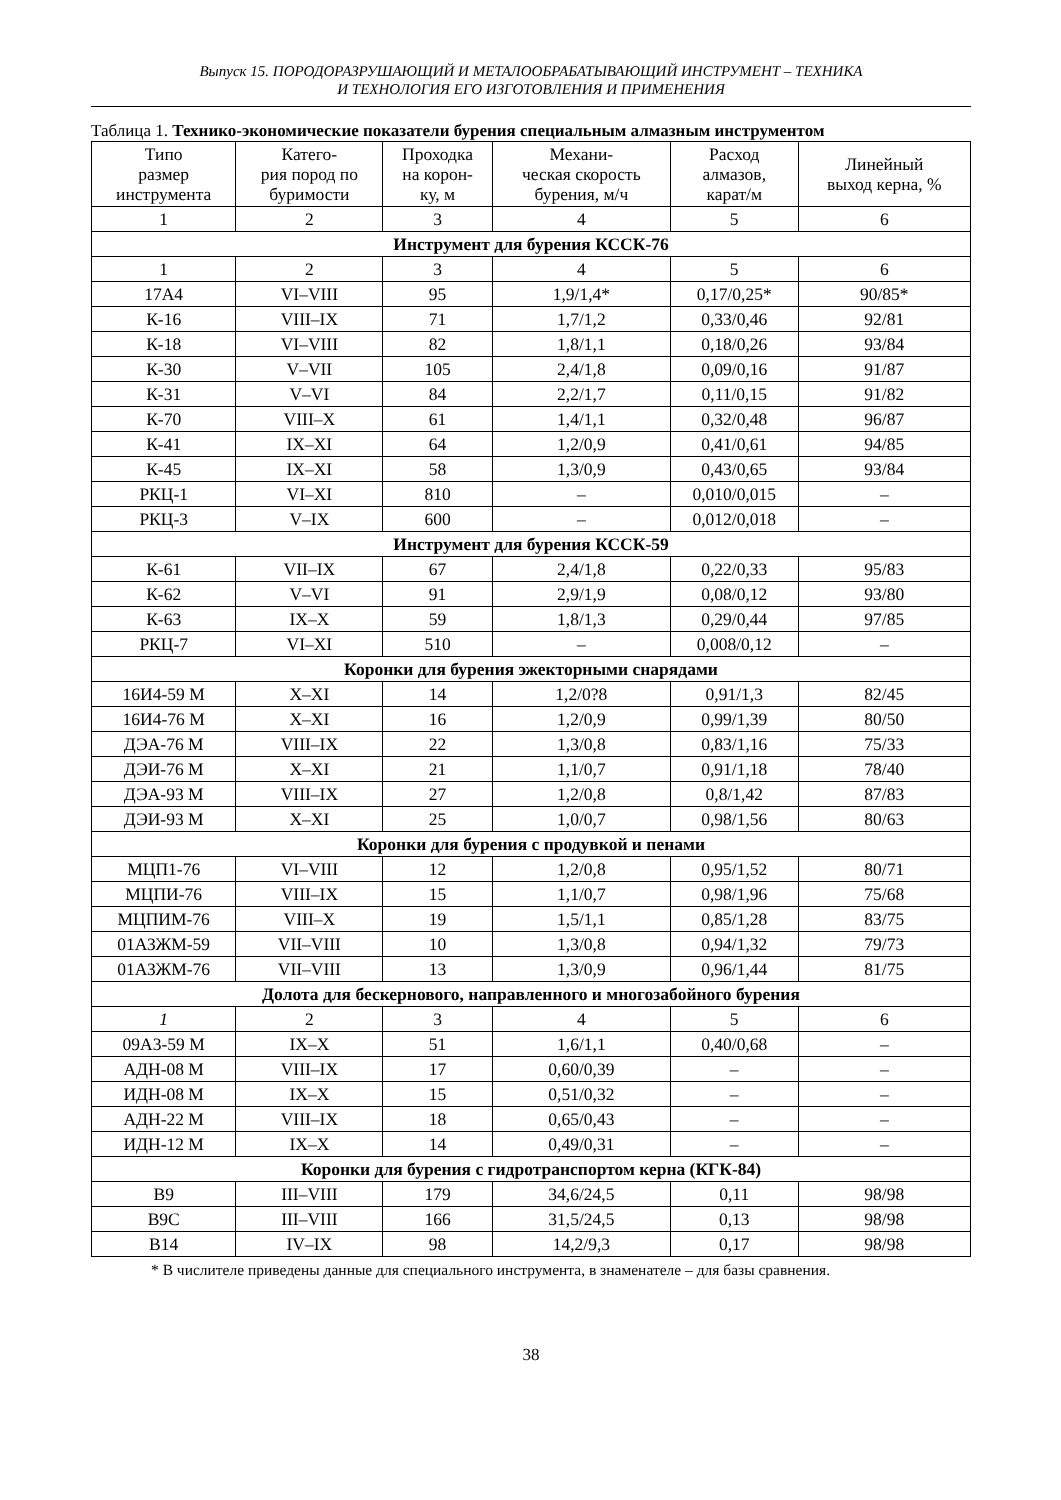Выпуск 15. ПОРОДОРАЗРУШАЮЩИЙ И МЕТАЛООБРАБАТЫВАЮЩИЙ ИНСТРУМЕНТ – ТЕХНИКА
И ТЕХНОЛОГИЯ ЕГО ИЗГОТОВЛЕНИЯ И ПРИМЕНЕНИЯ
Таблица 1. Технико-экономические показатели бурения специальным алмазным инструментом
| Типо размер инструмента | Катего- рия пород по буримости | Проходка на корон- ку, м | Механи- ческая скорость бурения, м/ч | Расход алмазов, карат/м | Линейный выход керна, % |
| --- | --- | --- | --- | --- | --- |
| 1 | 2 | 3 | 4 | 5 | 6 |
| Инструмент для бурения КССК-76 | | | | | |
| 1 | 2 | 3 | 4 | 5 | 6 |
| 17А4 | VI–VIII | 95 | 1,9/1,4* | 0,17/0,25* | 90/85* |
| К-16 | VIII–IX | 71 | 1,7/1,2 | 0,33/0,46 | 92/81 |
| К-18 | VI–VIII | 82 | 1,8/1,1 | 0,18/0,26 | 93/84 |
| К-30 | V–VII | 105 | 2,4/1,8 | 0,09/0,16 | 91/87 |
| К-31 | V–VI | 84 | 2,2/1,7 | 0,11/0,15 | 91/82 |
| К-70 | VIII–X | 61 | 1,4/1,1 | 0,32/0,48 | 96/87 |
| К-41 | IX–XI | 64 | 1,2/0,9 | 0,41/0,61 | 94/85 |
| К-45 | IX–XI | 58 | 1,3/0,9 | 0,43/0,65 | 93/84 |
| РКЦ-1 | VI–XI | 810 | – | 0,010/0,015 | – |
| РКЦ-3 | V–IX | 600 | – | 0,012/0,018 | – |
| Инструмент для бурения КССК-59 | | | | | |
| К-61 | VII–IX | 67 | 2,4/1,8 | 0,22/0,33 | 95/83 |
| К-62 | V–VI | 91 | 2,9/1,9 | 0,08/0,12 | 93/80 |
| К-63 | IX–X | 59 | 1,8/1,3 | 0,29/0,44 | 97/85 |
| РКЦ-7 | VI–XI | 510 | – | 0,008/0,12 | – |
| Коронки для бурения эжекторными снарядами | | | | | |
| 16И4-59 М | X–XI | 14 | 1,2/0?8 | 0,91/1,3 | 82/45 |
| 16И4-76 М | X–XI | 16 | 1,2/0,9 | 0,99/1,39 | 80/50 |
| ДЭА-76 М | VIII–IX | 22 | 1,3/0,8 | 0,83/1,16 | 75/33 |
| ДЭИ-76 М | X–XI | 21 | 1,1/0,7 | 0,91/1,18 | 78/40 |
| ДЭА-93 М | VIII–IX | 27 | 1,2/0,8 | 0,8/1,42 | 87/83 |
| ДЭИ-93 М | X–XI | 25 | 1,0/0,7 | 0,98/1,56 | 80/63 |
| Коронки для бурения с продувкой и пенами | | | | | |
| МЦП1-76 | VI–VIII | 12 | 1,2/0,8 | 0,95/1,52 | 80/71 |
| МЦПИ-76 | VIII–IX | 15 | 1,1/0,7 | 0,98/1,96 | 75/68 |
| МЦПИМ-76 | VIII–X | 19 | 1,5/1,1 | 0,85/1,28 | 83/75 |
| 01АЗЖМ-59 | VII–VIII | 10 | 1,3/0,8 | 0,94/1,32 | 79/73 |
| 01АЗЖМ-76 | VII–VIII | 13 | 1,3/0,9 | 0,96/1,44 | 81/75 |
| Долота для бескернового, направленного и многозабойного бурения | | | | | |
| 1 | 2 | 3 | 4 | 5 | 6 |
| 09А3-59 М | IX–X | 51 | 1,6/1,1 | 0,40/0,68 | – |
| АДН-08 М | VIII–IX | 17 | 0,60/0,39 | – | – |
| ИДН-08 М | IX–X | 15 | 0,51/0,32 | – | – |
| АДН-22 М | VIII–IX | 18 | 0,65/0,43 | – | – |
| ИДН-12 М | IX–X | 14 | 0,49/0,31 | – | – |
| Коронки для бурения с гидротранспортом керна (КГК-84) | | | | | |
| В9 | III–VIII | 179 | 34,6/24,5 | 0,11 | 98/98 |
| В9С | III–VIII | 166 | 31,5/24,5 | 0,13 | 98/98 |
| В14 | IV–IX | 98 | 14,2/9,3 | 0,17 | 98/98 |
* В числителе приведены данные для специального инструмента, в знаменателе – для базы сравнения.
38